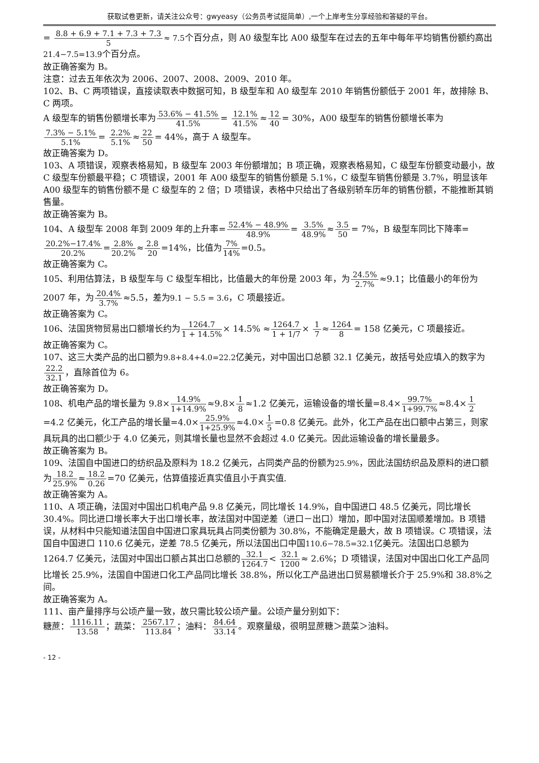获取试卷更新，请关注公众号：gwyeasy（公务员考试挺简单）,一个上岸考生分享经验和答疑的平台。
= 8.8 + 6.9 + 7.1 + 7.3 + 7.3 5≈ 7.5个百分点，则 A0 级型车比 A00 级型车在过去的五年中每年平均销售份额约高出21.4−7.5=13.9个百分点。
故正确答案为 B。
注意：过去五年依次为 2006、2007、2008、2009、2010 年。
102、B、C 两项错误，直接读取表中数据可知，B 级型车和 A0 级型车 2010 年销售份额低于 2001 年，故排除 B、C 两项。
A 级型车的销售份额增长率为53.6% − 41.5% 41.5%= 12.1% 41.5%≈12 40= 30%，A00 级型车的销售份额增长率为7.3% − 5.1% 5.1%= 2.2% 5.1%≈22 50= 44%，高于 A 级型车。
故正确答案为 D。
103、A 项错误，观察表格易知，B 级型车 2003 年份额增加；B 项正确，观察表格易知，C 级型车份额变动最小，故 C 级型车份额最平稳；C 项错误，2001 年 A00 级型车的销售份额是 5.1%，C 级型车销售份额是 3.7%，明显该年 A00 级型车的销售份额不是 C 级型车的 2 倍；D 项错误，表格中只给出了各级别轿车历年的销售份额，不能推断其销售量。
故正确答案为 B。
104、A 级型车 2008 年到 2009 年的上升率=52.4% − 48.9% 48.9%= 3.5% 48.9%≈3.5 50= 7%，B 级型车同比下降率=20.2%−17.4% 20.2%=2.8% 20.2%≈2.8 20=14%，比值为7% 14%=0.5。
故正确答案为 C。
105、利用估算法，B 级型车与 C 级型车相比，比值最大的年份是 2003 年，为24.5% 2.7%≈9.1；比值最小的年份为 2007 年，为20.4% 3.7%≈5.5，差为9.1 − 5.5 = 3.6，C 项最接近。
故正确答案为 C。
106、法国货物贸易出口额增长约为1264.7 1 + 14.5%× 14.5% ≈1264.7 1 + 1/7× 1 7≈1264 8= 158 亿美元，C 项最接近。
故正确答案为 C。
107、这三大类产品的出口额为9.8+8.4+4.0=22.2亿美元，对中国出口总额 32.1 亿美元，故括号处应填入的数字为22.2 32.1，直除首位为 6。
故正确答案为 D。
108、机电产品的增长量为 9.8×14.9% 1+14.9%≈9.8×1 8≈1.2 亿美元，运输设备的增长量=8.4×99.7% 1+99.7%≈8.4×1 2=4.2 亿美元，化工产品的增长量=4.0×25.9% 1+25.9%≈4.0×1 5=0.8 亿美元。此外，化工产品在出口额中占第三，则家具玩具的出口额少于 4.0 亿美元，则其增长量也显然不会超过 4.0 亿美元。因此运输设备的增长量最多。
故正确答案为 B。
109、法国自中国进口的纺织品及原料为 18.2 亿美元，占同类产品的份额为25.9%，因此法国纺织品及原料的进口额为18.2 25.9%≈18.2 0.26=70 亿美元，估算值接近真实值且小于真实值.
故正确答案为 A。
110、A 项正确，法国对中国出口机电产品 9.8 亿美元，同比增长 14.9%，自中国进口 48.5 亿美元，同比增长 30.4%。同比进口增长率大于出口增长率，故法国对中国逆差（进口－出口）增加，即中国对法国顺差增加。B 项错误，从材料中只能知道法国自中国进口家具玩具占同类份额为 30.8%，不能确定是最大，故 B 项错误。C 项错误，法国自中国进口 110.6 亿美元，逆差 78.5 亿美元，所以法国出口中国110.6−78.5=32.1亿美元。法国出口总额为 1264.7 亿美元，法国对中国出口额占其出口总额的32.1 1264.7< 32.1 1200≈ 2.6%；D 项错误，法国对中国出口化工产品同比增长 25.9%，法国自中国进口化工产品同比增长 38.8%，所以化工产品进出口贸易额增长介于 25.9%和 38.8%之间。
故正确答案为 A。
111、亩产量排序与公顷产量一致，故只需比较公顷产量。公顷产量分别如下：
糖蔗：1116.11 13.58；蔬菜：2567.17 113.84；油料：84.64 33.14。观察量级，很明显蔗糖＞蔬菜＞油料。
- 12 -